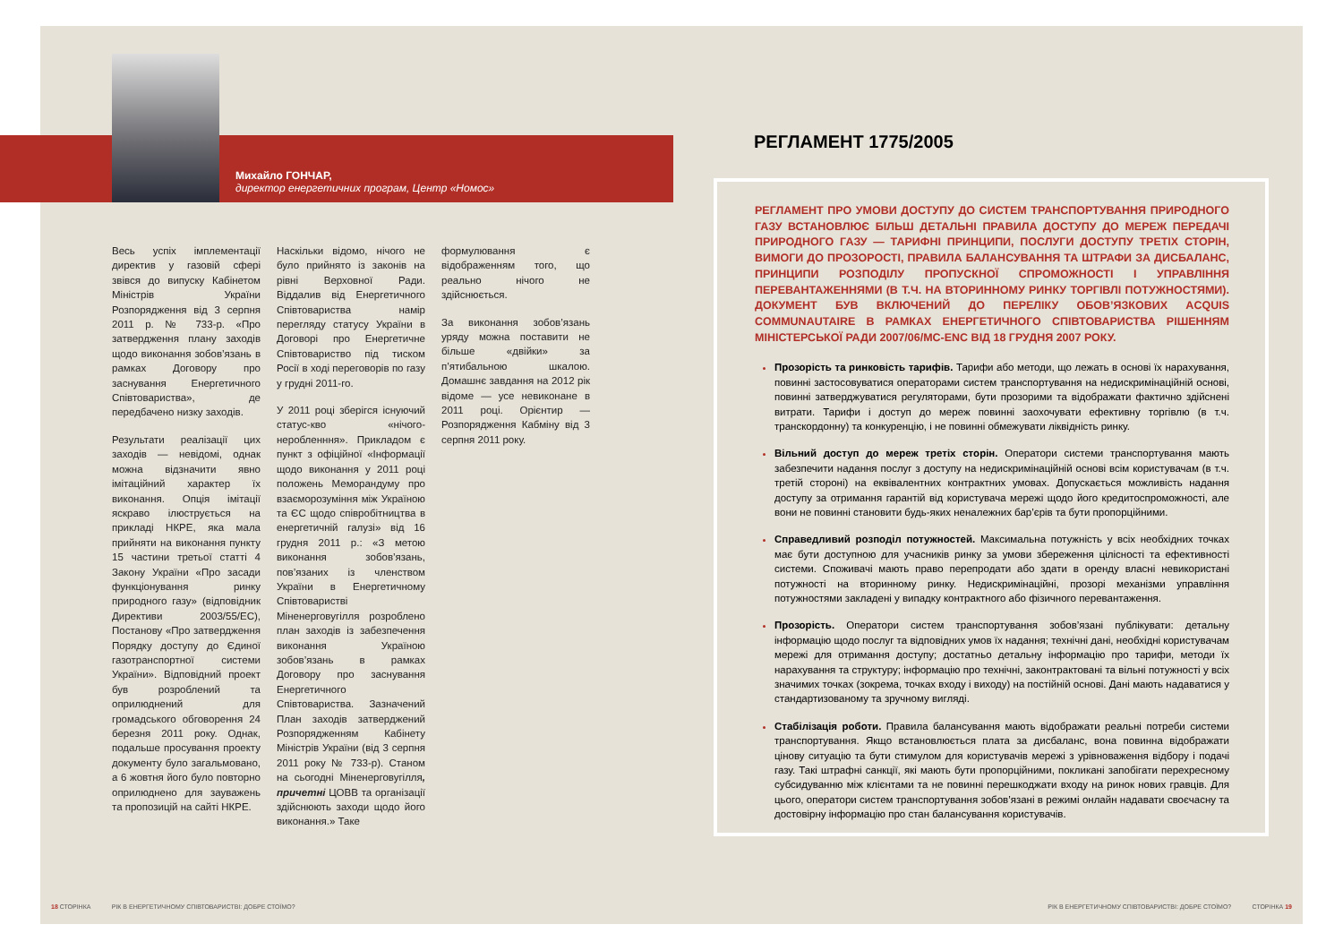Михайло ГОНЧАР,
директор енергетичних програм, Центр «Номос»
Весь успіх імплементації директив у газовій сфері звівся до випуску Кабінетом Міністрів України Розпорядження від 3 серпня 2011 р. № 733-р. «Про затвердження плану заходів щодо виконання зобов’язань в рамках Договору про заснування Енергетичного Співтовариства», де передбачено низку заходів.
Результати реалізації цих заходів — невідомі, однак можна відзначити явно імітаційний характер їх виконання. Опція імітації яскраво ілюструється на прикладі НКРЕ, яка мала прийняти на виконання пункту 15 частини третьої статті 4 Закону України «Про засади функціонування ринку природного газу» (відповідник Директиви 2003/55/ЕС), Постанову «Про затвердження Порядку доступу до Єдиної газотранспортної системи України». Відповідний проект був розроблений та оприлюднений для громадського обговорення 24 березня 2011 року. Однак, подальше просування проекту документу було загальмовано, а 6 жовтня його було повторно оприлюднено для зауважень та пропозицій на сайті НКРЕ.
Наскільки відомо, нічого не було прийнято із законів на рівні Верховної Ради. Віддалив від Енергетичного Співтовариства намір перегляду статусу України в Договорі про Енергетичне Співтовариство під тиском Росії в ході переговорів по газу у грудні 2011-го.
У 2011 році зберігся існуючий статус-кво «нічого-неробленння». Прикладом є пункт з офіційної «Інформації щодо виконання у 2011 році положень Меморандуму про взаєморозуміння між Україною та ЄС щодо співробітництва в енергетичній галузі» від 16 грудня 2011 р.: «З метою виконання зобов’язань, пов’язаних із членством України в Енергетичному Співтоваристві Міненерговугілля розроблено план заходів із забезпечення виконання Україною зобов’язань в рамках Договору про заснування Енергетичного Співтовариства. Зазначений План заходів затверджений Розпорядженням Кабінету Міністрів України (від 3 серпня 2011 року № 733-р). Станом на сьогодні Міненерговугілля, причетні ЦОВВ та організації здійснюють заходи щодо його виконання.» Таке
формулювання є відображенням того, що реально нічого не здійснюється.
За виконання зобов’язань уряду можна поставити не більше «двійки» за п’ятибальною шкалою. Домашнє завдання на 2012 рік відоме — усе невиконане в 2011 році. Орієнтир — Розпорядження Кабміну від 3 серпня 2011 року.
РЕГЛАМЕНТ 1775/2005
РЕГЛАМЕНТ ПРО УМОВИ ДОСТУПУ ДО СИСТЕМ ТРАНСПОРТУВАННЯ ПРИРОДНОГО ГАЗУ ВСТАНОВЛЮЄ БІЛЬШ ДЕТАЛЬНІ ПРАВИЛА ДОСТУПУ ДО МЕРЕЖ ПЕРЕДАЧІ ПРИРОДНОГО ГАЗУ — ТАРИФНІ ПРИНЦИПИ, ПОСЛУГИ ДОСТУПУ ТРЕТІХ СТОРІН, ВИМОГИ ДО ПРОЗОРОСТІ, ПРАВИЛА БАЛАНСУВАННЯ ТА ШТРАФИ ЗА ДИСБАЛАНС, ПРИНЦИПИ РОЗПОДІЛУ ПРОПУСКНОЇ СПРОМОЖНОСТІ І УПРАВЛІННЯ ПЕРЕВАНТАЖЕННЯМИ (В Т.Ч. НА ВТОРИННОМУ РИНКУ ТОРГІВЛІ ПОТУЖНОСТЯМИ). ДОКУМЕНТ БУВ ВКЛЮЧЕНИЙ ДО ПЕРЕЛІКУ ОБОВ’ЯЗКОВИХ ACQUIS COMMUNAUTAIRE В РАМКАХ ЕНЕРГЕТИЧНОГО СПІВТОВАРИСТВА РІШЕННЯМ МІНІСТЕРСЬКОЇ РАДИ 2007/06/MC-ENC ВІД 18 ГРУДНЯ 2007 РОКУ.
Прозорість та ринковість тарифів. Тарифи або методи, що лежать в основі їх нарахування, повинні застосовуватися операторами систем транспортування на недискримінаційній основі, повинні затверджуватися регуляторами, бути прозорими та відображати фактично здійснені витрати. Тарифи і доступ до мереж повинні заохочувати ефективну торгівлю (в т.ч. транскордонну) та конкуренцію, і не повинні обмежувати ліквідність ринку.
Вільний доступ до мереж третіх сторін. Оператори системи транспортування мають забезпечити надання послуг з доступу на недискримінаційній основі всім користувачам (в т.ч. третій стороні) на еквівалентних контрактних умовах. Допускається можливість надання доступу за отримання гарантій від користувача мережі щодо його кредитоспроможності, але вони не повинні становити будь-яких неналежних бар’єрів та бути пропорційними.
Справедливий розподіл потужностей. Максимальна потужність у всіх необхідних точках має бути доступною для учасників ринку за умови збереження цілісності та ефективності системи. Споживачі мають право перепродати або здати в оренду власні невикористані потужності на вторинному ринку. Недискримінаційні, прозорі механізми управління потужностями закладені у випадку контрактного або фізичного перевантаження.
Прозорість. Оператори систем транспортування зобов’язані публікувати: детальну інформацію щодо послуг та відповідних умов їх надання; технічні дані, необхідні користувачам мережі для отримання доступу; достатньо детальну інформацію про тарифи, методи їх нарахування та структуру; інформацію про технічні, законтрактовані та вільні потужності у всіх значимих точках (зокрема, точках входу і виходу) на постійній основі. Дані мають надаватися у стандартизованому та зручному вигляді.
Стабілізація роботи. Правила балансування мають відображати реальні потреби системи транспортування. Якщо встановлюється плата за дисбаланс, вона повинна відображати цінову ситуацію та бути стимулом для користувачів мережі з урівноваження відбору і подачі газу. Такі штрафні санкції, які мають бути пропорційними, покликані запобігати перехресному субсидуванню між клієнтами та не повинні перешкоджати входу на ринок нових гравців. Для цього, оператори систем транспортування зобов’язані в режимі онлайн надавати своєчасну та достовірну інформацію про стан балансування користувачів.
18 СТОРІНКА РІК В ЕНЕРГЕТИЧНОМУ СПІВТОВАРИСТВІ: ДОБРЕ СТОЇМО?
РІК В ЕНЕРГЕТИЧНОМУ СПІВТОВАРИСТВІ: ДОБРЕ СТОЇМО? СТОРІНКА 19